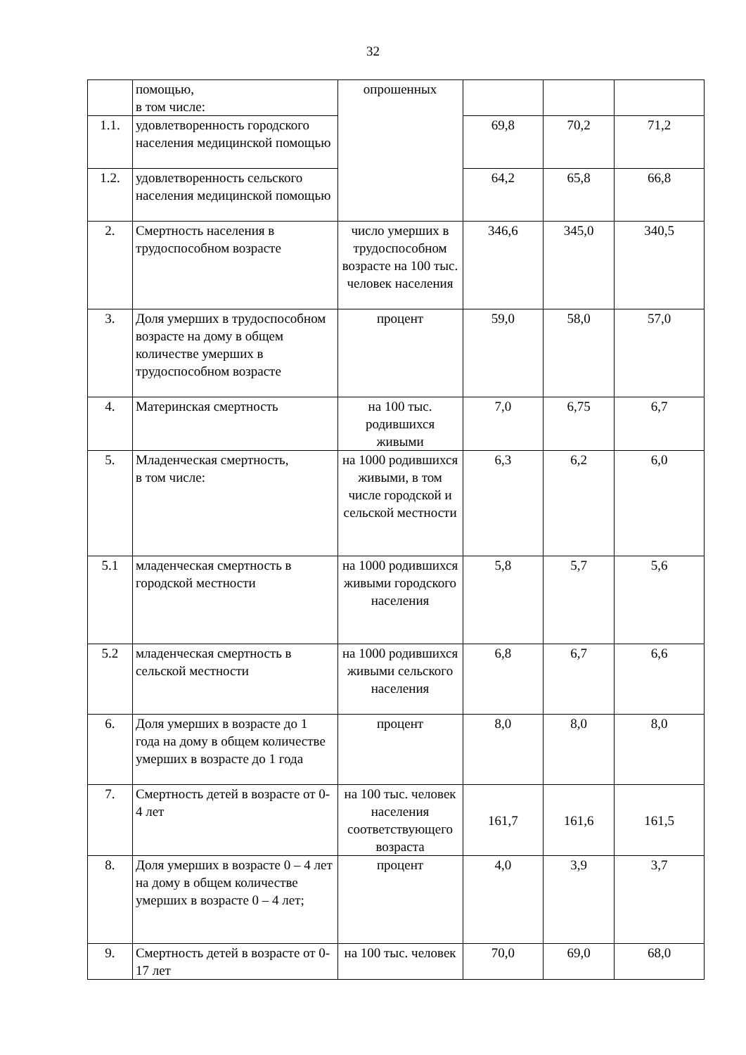32
| | помощью, в том числе: | опрошенных | | | |
| 1.1. | удовлетворенность городского населения медицинской помощью | | 69,8 | 70,2 | 71,2 |
| 1.2. | удовлетворенность сельского населения медицинской помощью | | 64,2 | 65,8 | 66,8 |
| 2. | Смертность населения в трудоспособном возрасте | число умерших в трудоспособном возрасте на 100 тыс. человек населения | 346,6 | 345,0 | 340,5 |
| 3. | Доля умерших в трудоспособном возрасте на дому в общем количестве умерших в трудоспособном возрасте | процент | 59,0 | 58,0 | 57,0 |
| 4. | Материнская смертность | на 100 тыс. родившихся живыми | 7,0 | 6,75 | 6,7 |
| 5. | Младенческая смертность, в том числе: | на 1000 родившихся живыми, в том числе городской и сельской местности | 6,3 | 6,2 | 6,0 |
| 5.1 | младенческая смертность в городской местности | на 1000 родившихся живыми городского населения | 5,8 | 5,7 | 5,6 |
| 5.2 | младенческая смертность в сельской местности | на 1000 родившихся живыми сельского населения | 6,8 | 6,7 | 6,6 |
| 6. | Доля умерших в возрасте до 1 года на дому в общем количестве умерших в возрасте до 1 года | процент | 8,0 | 8,0 | 8,0 |
| 7. | Смертность детей в возрасте от 0-4 лет | на 100 тыс. человек населения соответствующего возраста | 161,7 | 161,6 | 161,5 |
| 8. | Доля умерших в возрасте 0 – 4 лет на дому в общем количестве умерших в возрасте 0 – 4 лет; | процент | 4,0 | 3,9 | 3,7 |
| 9. | Смертность детей в возрасте от 0-17 лет | на 100 тыс. человек | 70,0 | 69,0 | 68,0 |